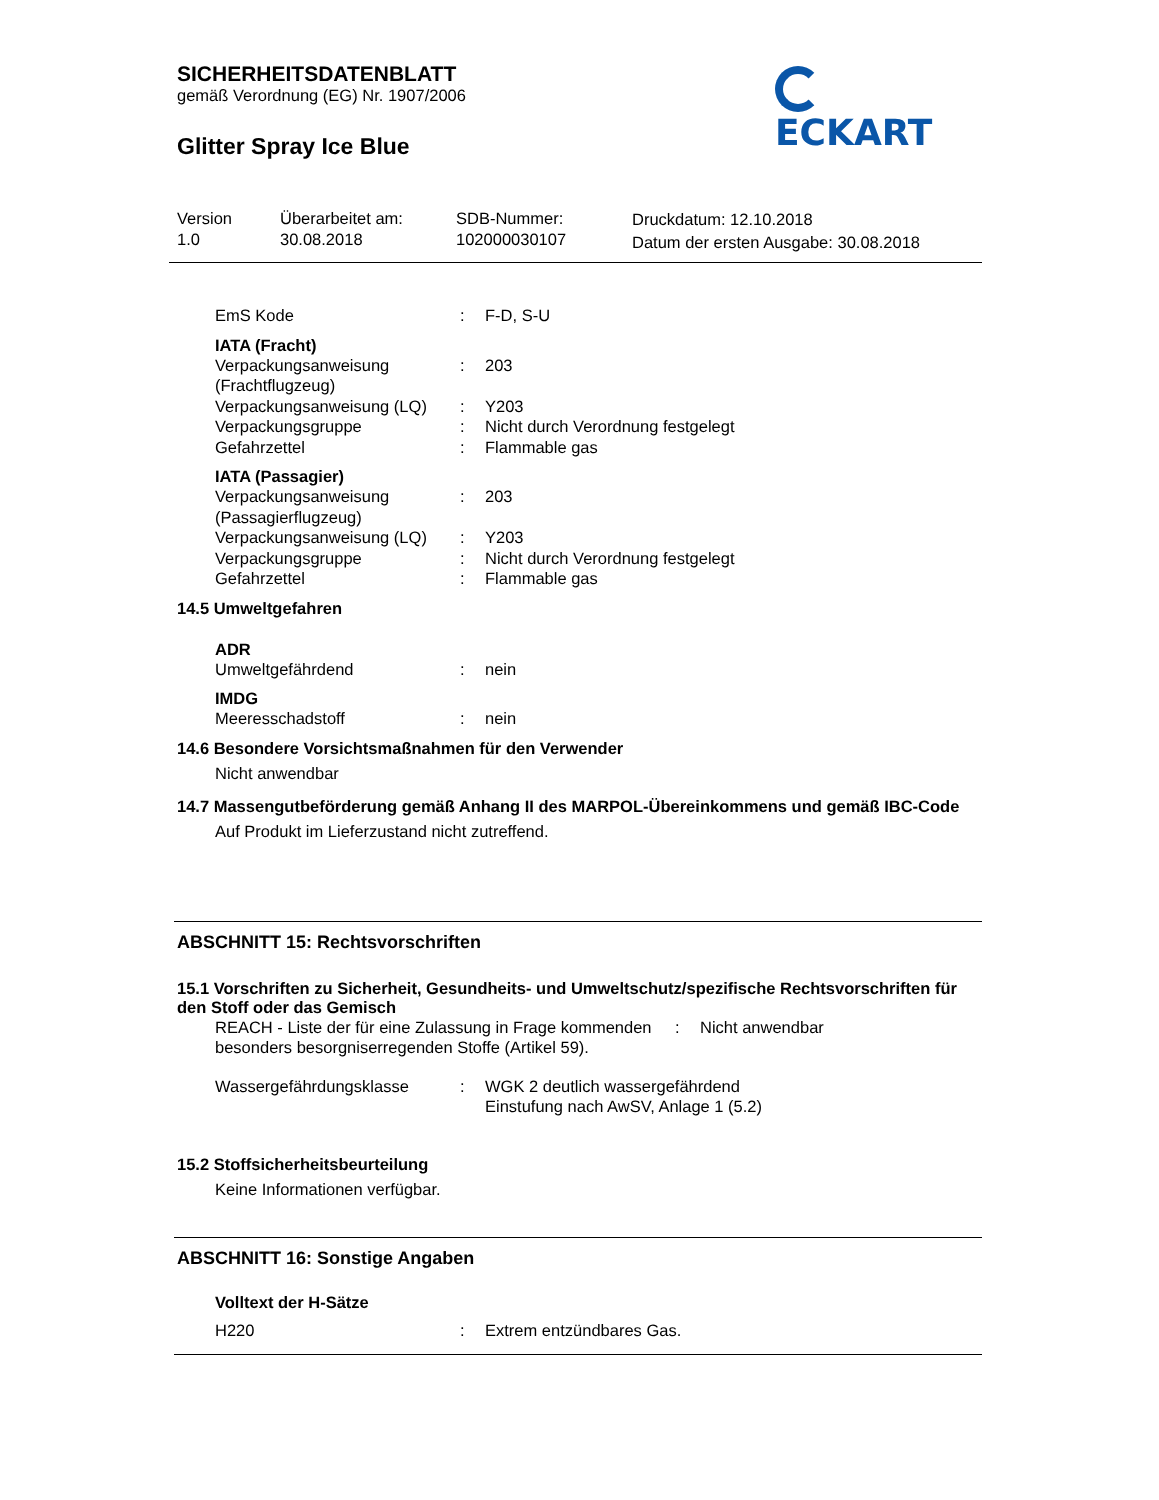SICHERHEITSDATENBLATT
gemäß Verordnung (EG) Nr. 1907/2006
ECKART
Glitter Spray Ice Blue
Version
1.0
Überarbeitet am:
30.08.2018
SDB-Nummer:
102000030107
Druckdatum: 12.10.2018
Datum der ersten Ausgabe: 30.08.2018
EmS Kode : F-D, S-U
IATA (Fracht)
Verpackungsanweisung
(Frachtflugzeug)
: 203
Verpackungsanweisung (LQ)
: Y203
Verpackungsgruppe : Nicht durch Verordnung festgelegt
Gefahrzettel : Flammable gas
IATA (Passagier)
Verpackungsanweisung
(Passagierflugzeug)
: 203
Verpackungsanweisung (LQ)
: Y203
Verpackungsgruppe : Nicht durch Verordnung festgelegt
Gefahrzettel : Flammable gas
14.5 Umweltgefahren
ADR
Umweltgefährdend : nein
IMDG
Meeresschadstoff : nein
14.6 Besondere Vorsichtsmaßnahmen für den Verwender
Nicht anwendbar
14.7 Massengutbeförderung gemäß Anhang II des MARPOL-Übereinkommens und gemäß IBC-Code
Auf Produkt im Lieferzustand nicht zutreffend.
ABSCHNITT 15: Rechtsvorschriften
15.1 Vorschriften zu Sicherheit, Gesundheits- und Umweltschutz/spezifische Rechtsvorschriften für den Stoff oder das Gemisch
REACH - Liste der für eine Zulassung in Frage kommenden besonders besorgniserregenden Stoffe (Artikel 59).
: Nicht anwendbar
Wassergefährdungsklasse : WGK 2 deutlich wassergefährdend
Einstufung nach AwSV, Anlage 1 (5.2)
15.2 Stoffsicherheitsbeurteilung
Keine Informationen verfügbar.
ABSCHNITT 16: Sonstige Angaben
Volltext der H-Sätze
H220 : Extrem entzündbares Gas.